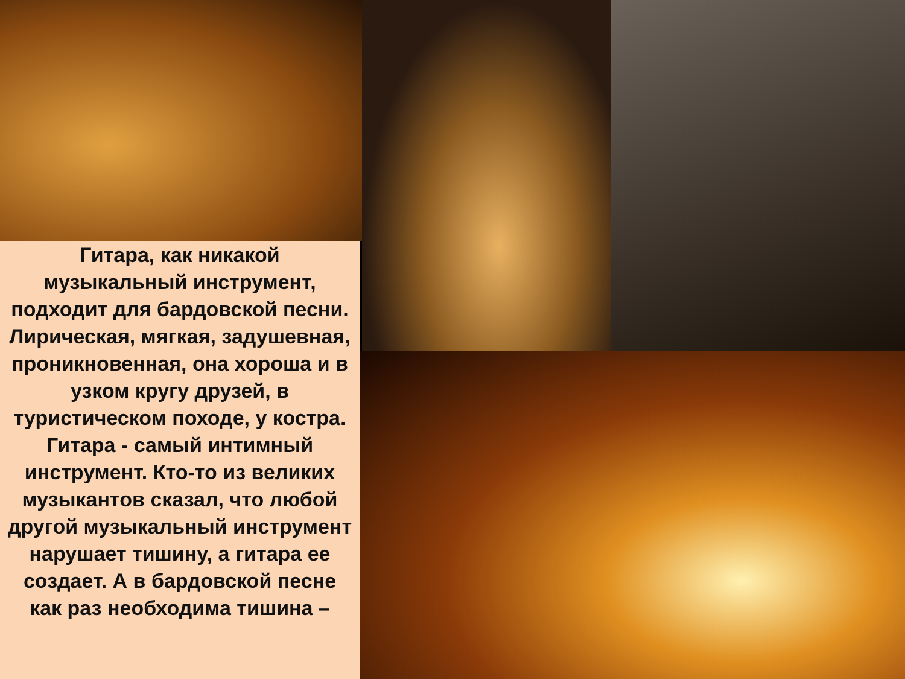Гитара, как никакой музыкальный инструмент, подходит для бардовской песни.
Лирическая, мягкая, задушевная, проникновенная, она хороша и в узком кругу друзей, в туристическом походе, у костра. Гитара - самый интимный инструмент. Кто-то из великих музыкантов сказал, что любой другой музыкальный инструмент нарушает тишину, а гитара ее создает. А в бардовской песне как раз необходима тишина –